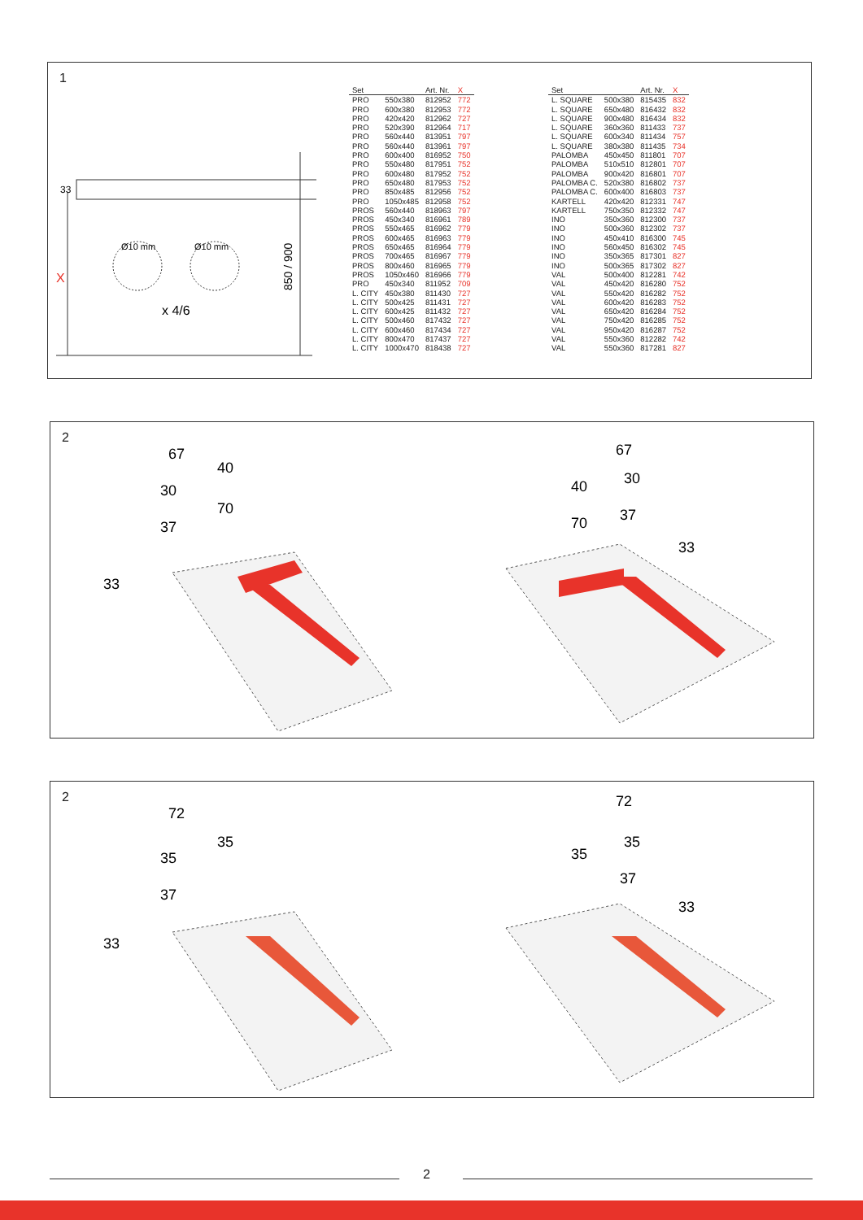1
X
850 / 900
Ø10 mm
Ø10 mm
x 4/6
33
| Set | | Art. Nr. | X |
| --- | --- | --- | --- |
| PRO | 550x380 | 812952 | 772 |
| PRO | 600x380 | 812953 | 772 |
| PRO | 420x420 | 812962 | 727 |
| PRO | 520x390 | 812964 | 717 |
| PRO | 560x440 | 813951 | 797 |
| PRO | 560x440 | 813961 | 797 |
| PRO | 600x400 | 816952 | 750 |
| PRO | 550x480 | 817951 | 752 |
| PRO | 600x480 | 817952 | 752 |
| PRO | 650x480 | 817953 | 752 |
| PRO | 850x485 | 812956 | 752 |
| PRO | 1050x485 | 812958 | 752 |
| PROS | 560x440 | 818963 | 797 |
| PROS | 450x340 | 816961 | 789 |
| PROS | 550x465 | 816962 | 779 |
| PROS | 600x465 | 816963 | 779 |
| PROS | 650x465 | 816964 | 779 |
| PROS | 700x465 | 816967 | 779 |
| PROS | 800x460 | 816965 | 779 |
| PROS | 1050x460 | 816966 | 779 |
| PRO | 450x340 | 811952 | 709 |
| L. CITY | 450x380 | 811430 | 727 |
| L. CITY | 500x425 | 811431 | 727 |
| L. CITY | 600x425 | 811432 | 727 |
| L. CITY | 500x460 | 817432 | 727 |
| L. CITY | 600x460 | 817434 | 727 |
| L. CITY | 800x470 | 817437 | 727 |
| L. CITY | 1000x470 | 818438 | 727 |
| Set | | Art. Nr. | X |
| --- | --- | --- | --- |
| L. SQUARE | 500x380 | 815435 | 832 |
| L. SQUARE | 650x480 | 816432 | 832 |
| L. SQUARE | 900x480 | 816434 | 832 |
| L. SQUARE | 360x360 | 811433 | 737 |
| L. SQUARE | 600x340 | 811434 | 757 |
| L. SQUARE | 380x380 | 811435 | 734 |
| PALOMBA | 450x450 | 811801 | 707 |
| PALOMBA | 510x510 | 812801 | 707 |
| PALOMBA | 900x420 | 816801 | 707 |
| PALOMBA C. | 520x380 | 816802 | 737 |
| PALOMBA C. | 600x400 | 816803 | 737 |
| KARTELL | 420x420 | 812331 | 747 |
| KARTELL | 750x350 | 812332 | 747 |
| INO | 350x360 | 812300 | 737 |
| INO | 500x360 | 812302 | 737 |
| INO | 450x410 | 816300 | 745 |
| INO | 560x450 | 816302 | 745 |
| INO | 350x365 | 817301 | 827 |
| INO | 500x365 | 817302 | 827 |
| VAL | 500x400 | 812281 | 742 |
| VAL | 450x420 | 816280 | 752 |
| VAL | 550x420 | 816282 | 752 |
| VAL | 600x420 | 816283 | 752 |
| VAL | 650x420 | 816284 | 752 |
| VAL | 750x420 | 816285 | 752 |
| VAL | 950x420 | 816287 | 752 |
| VAL | 550x360 | 812282 | 742 |
| VAL | 550x360 | 817281 | 827 |
2
67
30
37
40
70
33
67
30
37
40
70
33
2
72
35
37
35
33
72
35
37
35
33
2